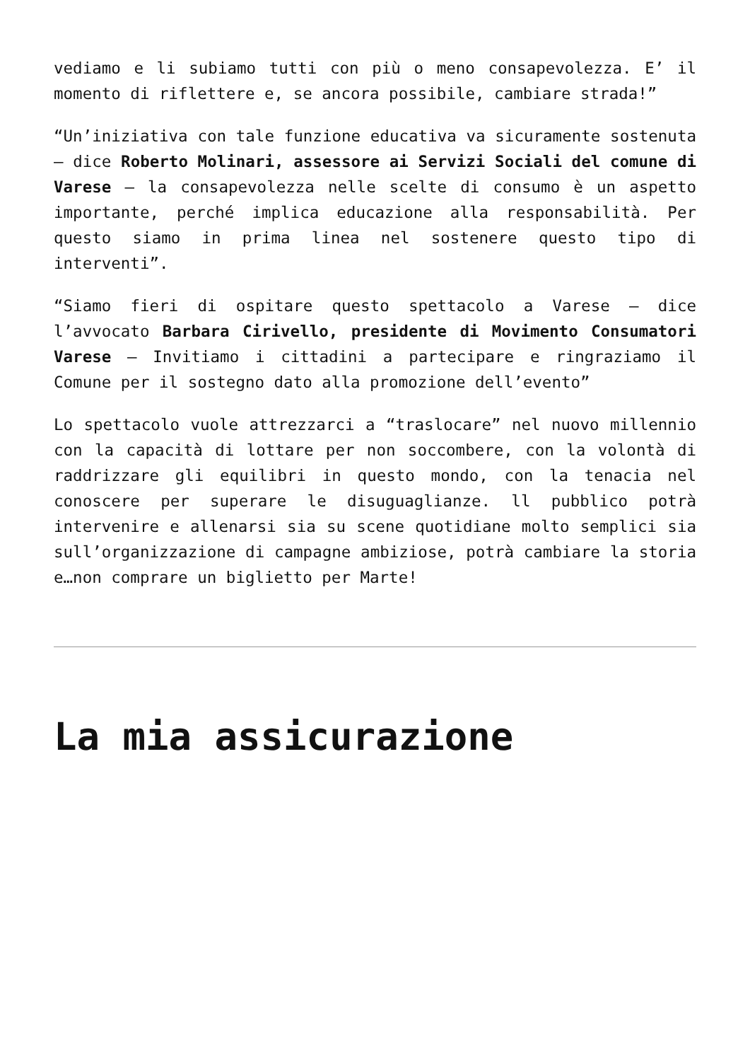vediamo e li subiamo tutti con più o meno consapevolezza. E’ il momento di riflettere e, se ancora possibile, cambiare strada!”
“Un’iniziativa con tale funzione educativa va sicuramente sostenuta – dice Roberto Molinari, assessore ai Servizi Sociali del comune di Varese – la consapevolezza nelle scelte di consumo è un aspetto importante, perché implica educazione alla responsabilità. Per questo siamo in prima linea nel sostenere questo tipo di interventi”.
“Siamo fieri di ospitare questo spettacolo a Varese – dice l’avvocato Barbara Cirivello, presidente di Movimento Consumatori Varese – Invitiamo i cittadini a partecipare e ringraziamo il Comune per il sostegno dato alla promozione dell’evento”
Lo spettacolo vuole attrezzarci a “traslocare” nel nuovo millennio con la capacità di lottare per non soccombere, con la volontà di raddrizzare gli equilibri in questo mondo, con la tenacia nel conoscere per superare le disuguaglianze. ll pubblico potrà intervenire e allenarsi sia su scene quotidiane molto semplici sia sull’organizzazione di campagne ambiziose, potrà cambiare la storia e…non comprare un biglietto per Marte!
La mia assicurazione